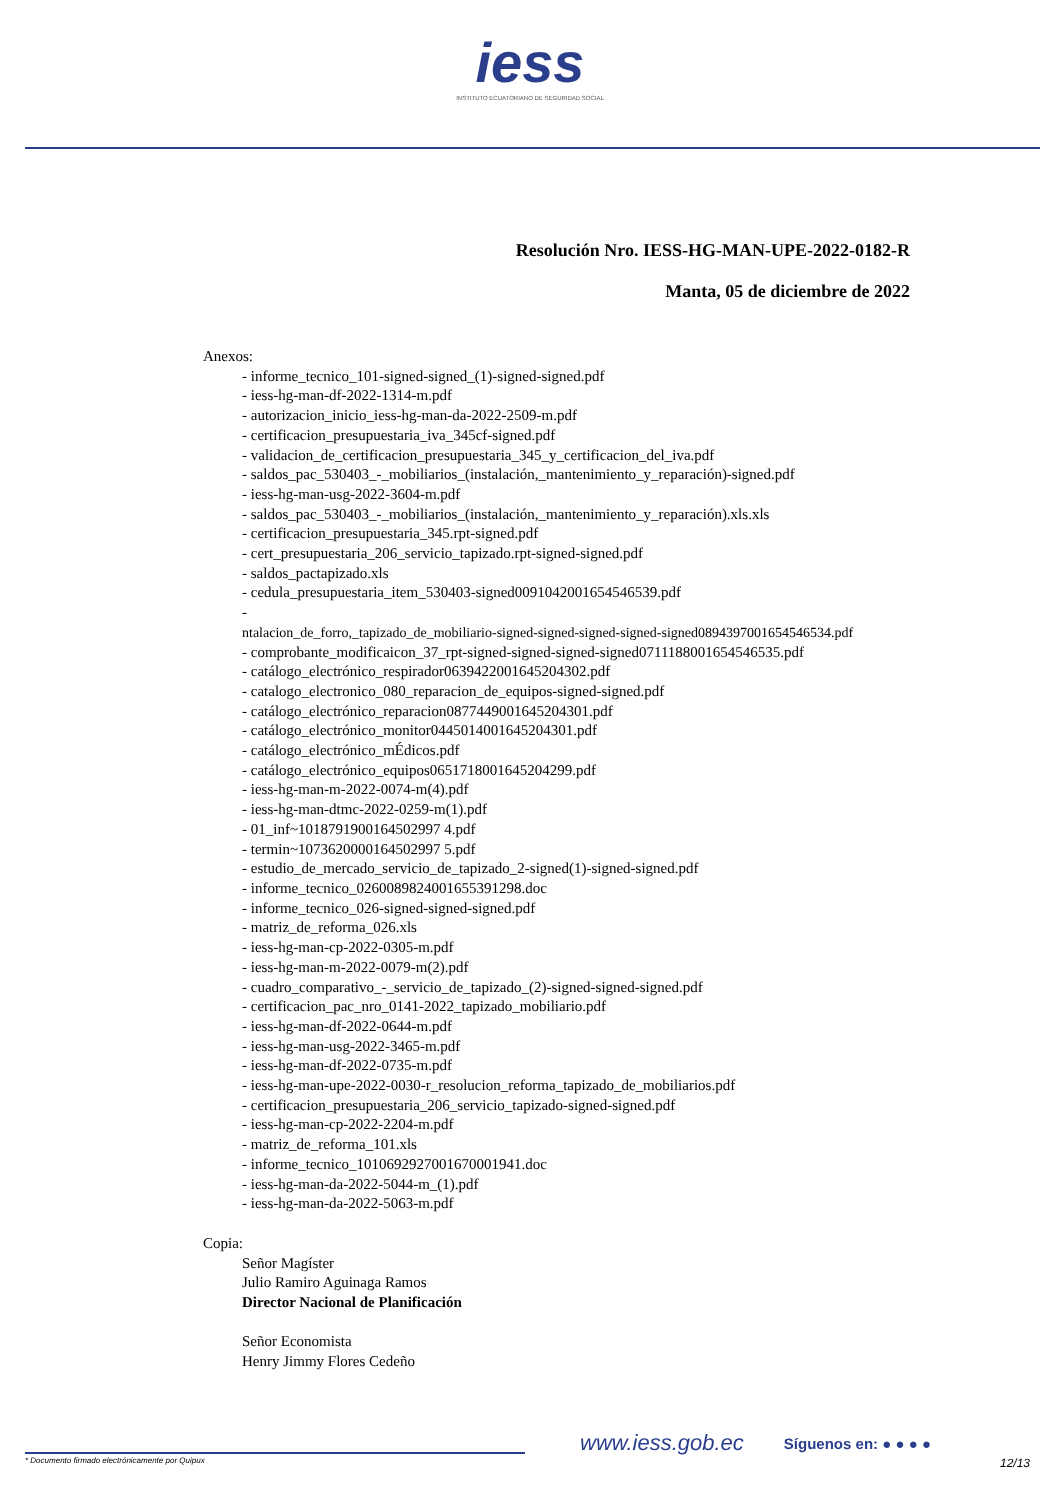iess
INSTITUTO ECUATORIANO DE SEGURIDAD SOCIAL
Resolución Nro. IESS-HG-MAN-UPE-2022-0182-R
Manta, 05 de diciembre de 2022
Anexos:
- informe_tecnico_101-signed-signed_(1)-signed-signed.pdf
- iess-hg-man-df-2022-1314-m.pdf
- autorizacion_inicio_iess-hg-man-da-2022-2509-m.pdf
- certificacion_presupuestaria_iva_345cf-signed.pdf
- validacion_de_certificacion_presupuestaria_345_y_certificacion_del_iva.pdf
- saldos_pac_530403_-_mobiliarios_(instalación,_mantenimiento_y_reparación)-signed.pdf
- iess-hg-man-usg-2022-3604-m.pdf
- saldos_pac_530403_-_mobiliarios_(instalación,_mantenimiento_y_reparación).xls.xls
- certificacion_presupuestaria_345.rpt-signed.pdf
- cert_presupuestaria_206_servicio_tapizado.rpt-signed-signed.pdf
- saldos_pactapizado.xls
- cedula_presupuestaria_item_530403-signed0091042001654546539.pdf
-
ntalacion_de_forro,_tapizado_de_mobiliario-signed-signed-signed-signed-signed0894397001654546534.pdf
- comprobante_modificaicon_37_rpt-signed-signed-signed-signed0711188001654546535.pdf
- catálogo_electrónico_respirador0639422001645204302.pdf
- catalogo_electronico_080_reparacion_de_equipos-signed-signed.pdf
- catálogo_electrónico_reparacion0877449001645204301.pdf
- catálogo_electrónico_monitor0445014001645204301.pdf
- catálogo_electrónico_mÉdicos.pdf
- catálogo_electrónico_equipos0651718001645204299.pdf
- iess-hg-man-m-2022-0074-m(4).pdf
- iess-hg-man-dtmc-2022-0259-m(1).pdf
- 01_inf~1018791900164502997 4.pdf
- termin~1073620000164502997 5.pdf
- estudio_de_mercado_servicio_de_tapizado_2-signed(1)-signed-signed.pdf
- informe_tecnico_0260089824001655391298.doc
- informe_tecnico_026-signed-signed-signed.pdf
- matriz_de_reforma_026.xls
- iess-hg-man-cp-2022-0305-m.pdf
- iess-hg-man-m-2022-0079-m(2).pdf
- cuadro_comparativo_-_servicio_de_tapizado_(2)-signed-signed-signed.pdf
- certificacion_pac_nro_0141-2022_tapizado_mobiliario.pdf
- iess-hg-man-df-2022-0644-m.pdf
- iess-hg-man-usg-2022-3465-m.pdf
- iess-hg-man-df-2022-0735-m.pdf
- iess-hg-man-upe-2022-0030-r_resolucion_reforma_tapizado_de_mobiliarios.pdf
- certificacion_presupuestaria_206_servicio_tapizado-signed-signed.pdf
- iess-hg-man-cp-2022-2204-m.pdf
- matriz_de_reforma_101.xls
- informe_tecnico_1010692927001670001941.doc
- iess-hg-man-da-2022-5044-m_(1).pdf
- iess-hg-man-da-2022-5063-m.pdf
Copia:
Señor Magíster
Julio Ramiro Aguinaga Ramos
Director Nacional de Planificación
Señor Economista
Henry Jimmy Flores Cedeño
www.iess.gob.ec Síguenos en: ● ● ● ●
* Documento firmado electrónicamente por Quipux 12/13